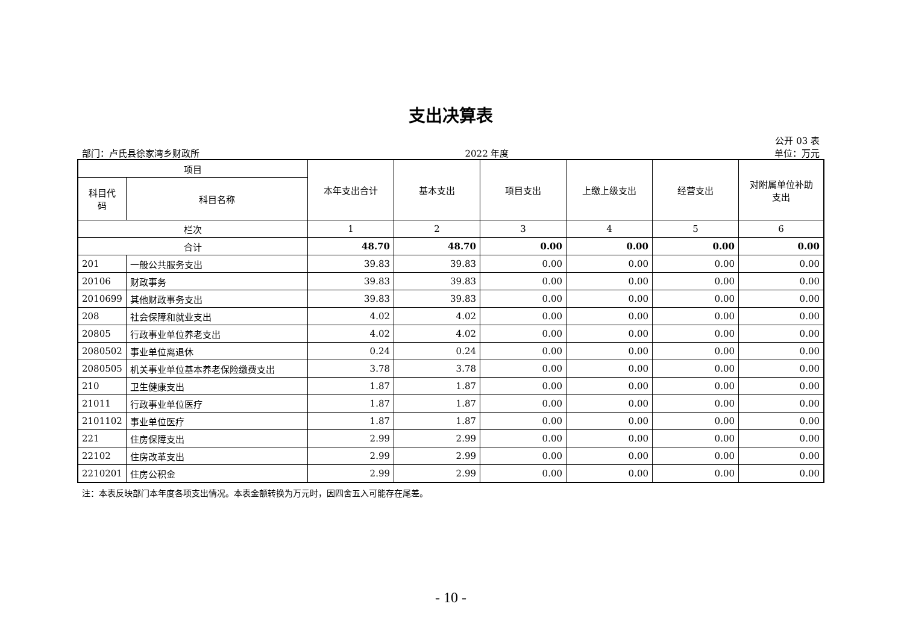支出决算表
公开 03 表
部门：卢氏县徐家湾乡财政所 2022 年度 单位：万元
| 项目 | | 本年支出合计 | 基本支出 | 项目支出 | 上缴上级支出 | 经营支出 | 对附属单位补助 支出 |
| --- | --- | --- | --- | --- | --- | --- | --- |
| 科目代 码 | 科目名称 | | | | | | |
| 栏次 | | 1 | 2 | 3 | 4 | 5 | 6 |
| 合计 | | 48.70 | 48.70 | 0.00 | 0.00 | 0.00 | 0.00 |
| 201 | 一般公共服务支出 | 39.83 | 39.83 | 0.00 | 0.00 | 0.00 | 0.00 |
| 20106 | 财政事务 | 39.83 | 39.83 | 0.00 | 0.00 | 0.00 | 0.00 |
| 2010699 | 其他财政事务支出 | 39.83 | 39.83 | 0.00 | 0.00 | 0.00 | 0.00 |
| 208 | 社会保障和就业支出 | 4.02 | 4.02 | 0.00 | 0.00 | 0.00 | 0.00 |
| 20805 | 行政事业单位养老支出 | 4.02 | 4.02 | 0.00 | 0.00 | 0.00 | 0.00 |
| 2080502 | 事业单位离退休 | 0.24 | 0.24 | 0.00 | 0.00 | 0.00 | 0.00 |
| 2080505 | 机关事业单位基本养老保险缴费支出 | 3.78 | 3.78 | 0.00 | 0.00 | 0.00 | 0.00 |
| 210 | 卫生健康支出 | 1.87 | 1.87 | 0.00 | 0.00 | 0.00 | 0.00 |
| 21011 | 行政事业单位医疗 | 1.87 | 1.87 | 0.00 | 0.00 | 0.00 | 0.00 |
| 2101102 | 事业单位医疗 | 1.87 | 1.87 | 0.00 | 0.00 | 0.00 | 0.00 |
| 221 | 住房保障支出 | 2.99 | 2.99 | 0.00 | 0.00 | 0.00 | 0.00 |
| 22102 | 住房改革支出 | 2.99 | 2.99 | 0.00 | 0.00 | 0.00 | 0.00 |
| 2210201 | 住房公积金 | 2.99 | 2.99 | 0.00 | 0.00 | 0.00 | 0.00 |
注：本表反映部门本年度各项支出情况。本表金额转换为万元时，因四舍五入可能存在尾差。
- 10 -